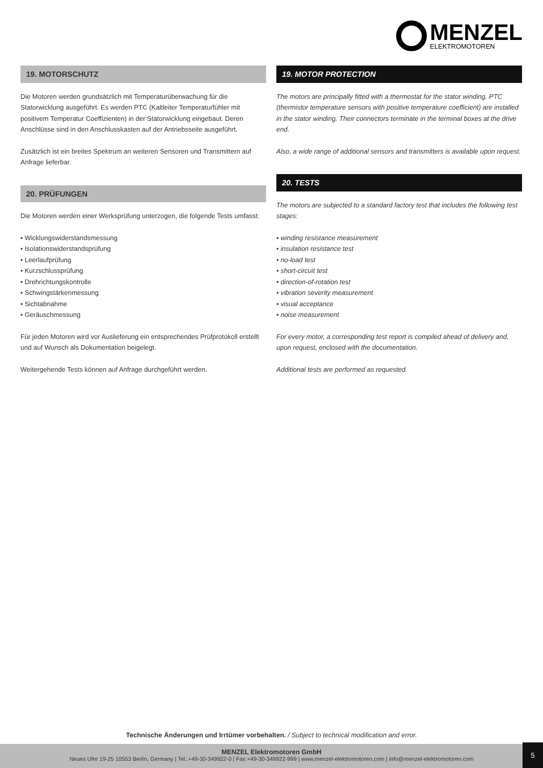MENZEL
ELEKTROMOTOREN
19. MOTORSCHUTZ
Die Motoren werden grundsätzlich mit Temperaturüberwachung für die Statorwicklung ausgeführt. Es werden PTC (Kaltleiter Temperaturfühler mit positivem Temperatur Coeffizienten) in der Statorwicklung eingebaut. Deren Anschlüsse sind in den Anschlusskasten auf der Antriebsseite ausgeführt.
Zusätzlich ist ein breites Spektrum an weiteren Sensoren und Transmittern auf Anfrage lieferbar.
20. PRÜFUNGEN
Die Motoren werden einer Werksprüfung unterzogen, die folgende Tests umfasst:
• Wicklungswiderstandsmessung
• Isolationswiderstandsprüfung
• Leerlaufprüfung
• Kurzschlussprüfung
• Drehrichtungskontrolle
• Schwingstärkenmessung
• Sichtabnahme
• Geräuschmessung
Für jeden Motoren wird vor Auslieferung ein entsprechendes Prüfprotokoll erstellt und auf Wunsch als Dokumentation beigelegt.
Weitergehende Tests können auf Anfrage durchgeführt werden.
19. MOTOR PROTECTION
The motors are principally fitted with a thermostat for the stator winding. PTC (thermistor temperature sensors with positive temperature coefficient) are installed in the stator winding. Their connectors terminate in the terminal boxes at the drive end.
Also, a wide range of additional sensors and transmitters is available upon request.
20. TESTS
The motors are subjected to a standard factory test that includes the following test stages:
• winding resistance measurement
• insulation resistance test
• no-load test
• short-circuit test
• direction-of-rotation test
• vibration severity measurement
• visual acceptance
• noise measurement
For every motor, a corresponding test report is compiled ahead of delivery and, upon request, enclosed with the documentation.
Additional tests are performed as requested.
Technische Änderungen und Irrtümer vorbehalten. / Subject to technical modification and error.
MENZEL Elektromotoren GmbH
Neues Ufer 19-25 10553 Berlin, Germany | Tel.:+49-30-349922-0 | Fax:+49-30-349922-999 | www.menzel-elektromotoren.com | info@menzel-elektromotoren.com
5